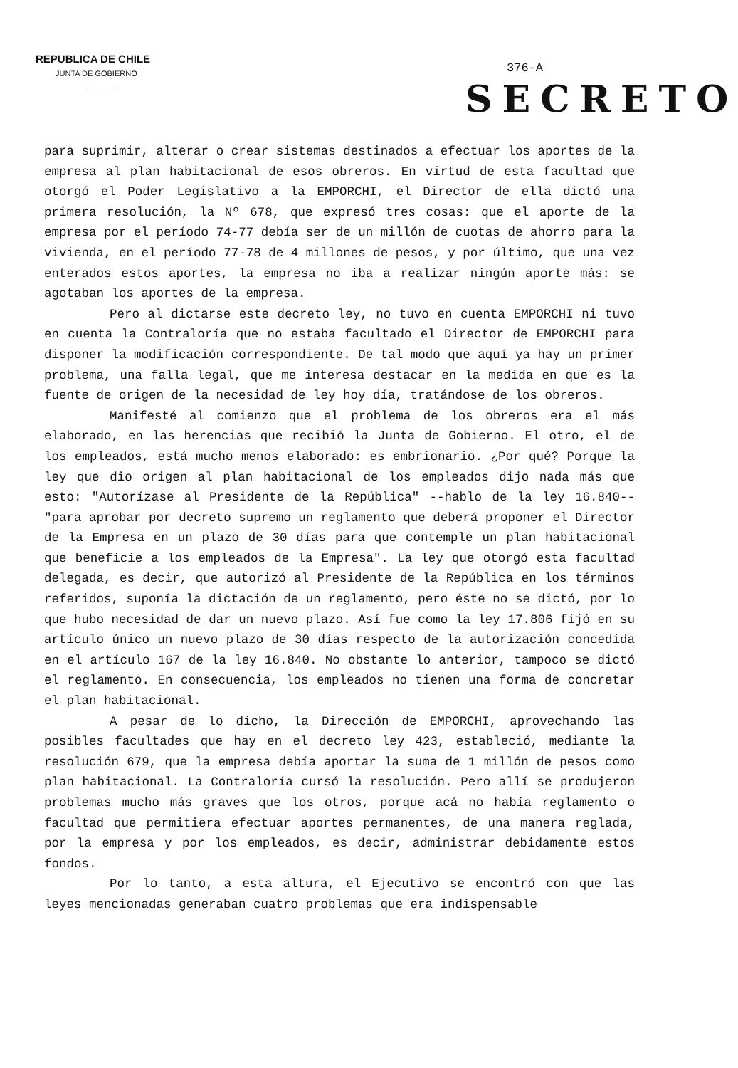REPUBLICA DE CHILE
JUNTA DE GOBIERNO
376-A
SECRETO
para suprimir, alterar o crear sistemas destinados a efectuar los aportes de la empresa al plan habitacional de esos obreros. En virtud de esta facultad que otorgó el Poder Legislativo a la EMPORCHI, el Director de ella dictó una primera resolución, la Nº 678, que expresó tres cosas: que el aporte de la empresa por el período 74-77 debía ser de un millón de cuotas de ahorro para la vivienda, en el período 77-78 de 4 millones de pesos, y por último, que una vez enterados estos aportes, la empresa no iba a realizar ningún aporte más: se agotaban los aportes de la empresa.
Pero al dictarse este decreto ley, no tuvo en cuenta EMPORCHI ni tuvo en cuenta la Contraloría que no estaba facultado el Director de EMPORCHI para disponer la modificación correspondiente. De tal modo que aquí ya hay un primer problema, una falla legal, que me interesa destacar en la medida en que es la fuente de origen de la necesidad de ley hoy día, tratándose de los obreros.
Manifesté al comienzo que el problema de los obreros era el más elaborado, en las herencias que recibió la Junta de Gobierno. El otro, el de los empleados, está mucho menos elaborado: es embrionario. ¿Por qué? Porque la ley que dio origen al plan habitacional de los empleados dijo nada más que esto: "Autorízase al Presidente de la República" --hablo de la ley 16.840-- "para aprobar por decreto supremo un reglamento que deberá proponer el Director de la Empresa en un plazo de 30 días para que contemple un plan habitacional que beneficie a los empleados de la Empresa". La ley que otorgó esta facultad delegada, es decir, que autorizó al Presidente de la República en los términos referidos, suponía la dictación de un reglamento, pero éste no se dictó, por lo que hubo necesidad de dar un nuevo plazo. Así fue como la ley 17.806 fijó en su artículo único un nuevo plazo de 30 días respecto de la autorización concedida en el artículo 167 de la ley 16.840. No obstante lo anterior, tampoco se dictó el reglamento. En consecuencia, los empleados no tienen una forma de concretar el plan habitacional.
A pesar de lo dicho, la Dirección de EMPORCHI, aprovechando las posibles facultades que hay en el decreto ley 423, estableció, mediante la resolución 679, que la empresa debía aportar la suma de 1 millón de pesos como plan habitacional. La Contraloría cursó la resolución. Pero allí se produjeron problemas mucho más graves que los otros, porque acá no había reglamento o facultad que permitiera efectuar aportes permanentes, de una manera reglada, por la empresa y por los empleados, es decir, administrar debidamente estos fondos.
Por lo tanto, a esta altura, el Ejecutivo se encontró con que las leyes mencionadas generaban cuatro problemas que era indispensable